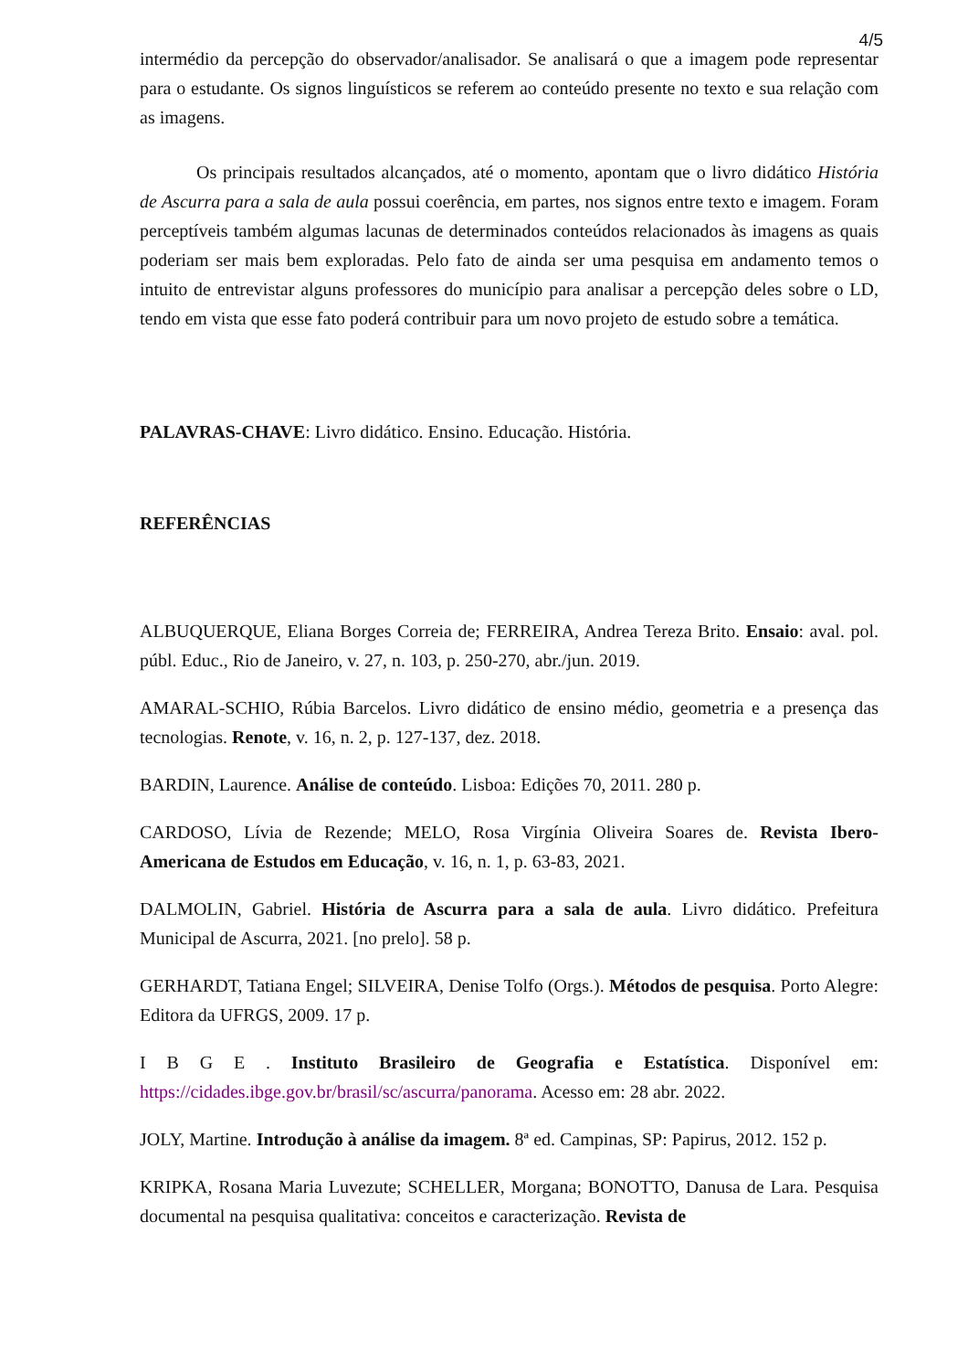4/5
intermédio da percepção do observador/analisador. Se analisará o que a imagem pode representar para o estudante. Os signos linguísticos se referem ao conteúdo presente no texto e sua relação com as imagens.
Os principais resultados alcançados, até o momento, apontam que o livro didático História de Ascurra para a sala de aula possui coerência, em partes, nos signos entre texto e imagem. Foram perceptíveis também algumas lacunas de determinados conteúdos relacionados às imagens as quais poderiam ser mais bem exploradas. Pelo fato de ainda ser uma pesquisa em andamento temos o intuito de entrevistar alguns professores do município para analisar a percepção deles sobre o LD, tendo em vista que esse fato poderá contribuir para um novo projeto de estudo sobre a temática.
PALAVRAS-CHAVE: Livro didático. Ensino. Educação. História.
REFERÊNCIAS
ALBUQUERQUE, Eliana Borges Correia de; FERREIRA, Andrea Tereza Brito. Ensaio: aval. pol. públ. Educ., Rio de Janeiro, v. 27, n. 103, p. 250-270, abr./jun. 2019.
AMARAL-SCHIO, Rúbia Barcelos. Livro didático de ensino médio, geometria e a presença das tecnologias. Renote, v. 16, n. 2, p. 127-137, dez. 2018.
BARDIN, Laurence. Análise de conteúdo. Lisboa: Edições 70, 2011. 280 p.
CARDOSO, Lívia de Rezende; MELO, Rosa Virgínia Oliveira Soares de. Revista Ibero-Americana de Estudos em Educação, v. 16, n. 1, p. 63-83, 2021.
DALMOLIN, Gabriel. História de Ascurra para a sala de aula. Livro didático. Prefeitura Municipal de Ascurra, 2021. [no prelo]. 58 p.
GERHARDT, Tatiana Engel; SILVEIRA, Denise Tolfo (Orgs.). Métodos de pesquisa. Porto Alegre: Editora da UFRGS, 2009. 17 p.
I B G E . Instituto Brasileiro de Geografia e Estatística. Disponível em: https://cidades.ibge.gov.br/brasil/sc/ascurra/panorama. Acesso em: 28 abr. 2022.
JOLY, Martine. Introdução à análise da imagem. 8ª ed. Campinas, SP: Papirus, 2012. 152 p.
KRIPKA, Rosana Maria Luvezute; SCHELLER, Morgana; BONOTTO, Danusa de Lara. Pesquisa documental na pesquisa qualitativa: conceitos e caracterização. Revista de